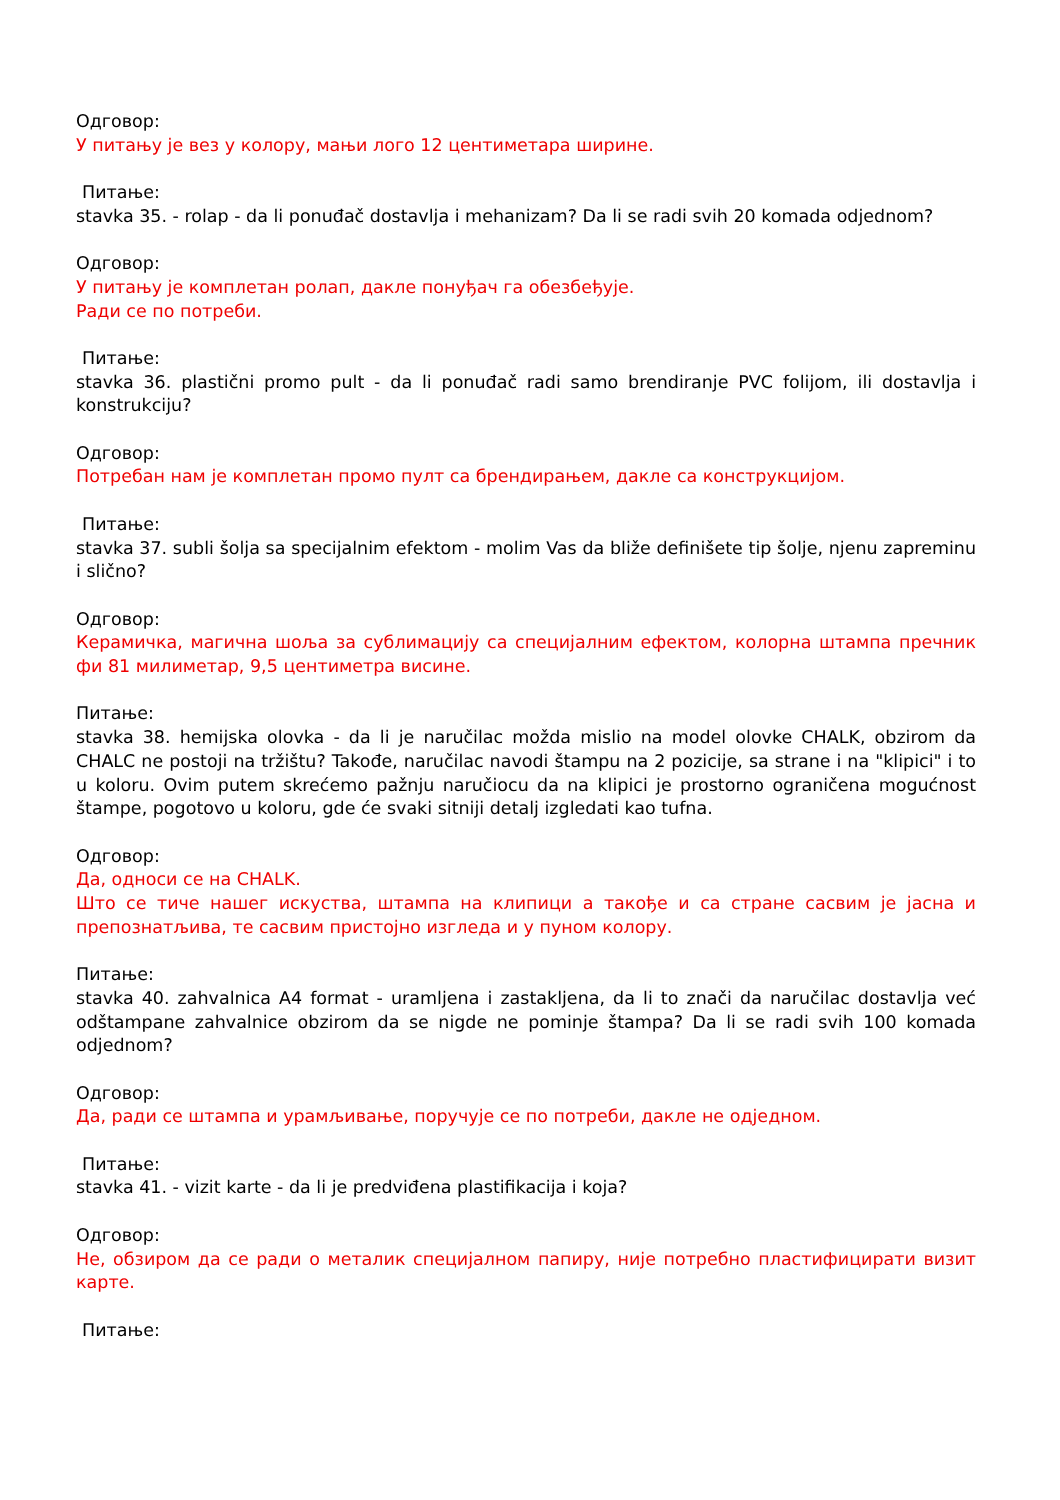Одговор:
У питању је вез у колору, мањи лого 12 центиметара ширине.
Питање:
stavka 35. - rolap - da li ponuđač dostavlja i mehanizam? Da li se radi svih 20 komada odjednom?
Одговор:
У питању је комплетан ролап, дакле понуђач га обезбеђује.
Ради се по потреби.
Питање:
stavka 36. plastični promo pult - da li ponuđač radi samo brendiranje PVC folijom, ili dostavlja i konstrukciju?
Одговор:
Потребан нам је комплетан промо пулт са брендирањем, дакле са конструкцијом.
Питање:
stavka 37. subli šolja sa specijalnim efektom - molim Vas da bliže definišete tip šolje, njenu zapreminu i slično?
Одговор:
Керамичка, магична шоља за сублимацију са специјалним ефектом, колорна штампа пречник фи 81 милиметар, 9,5 центиметра висине.
Питање:
stavka 38. hemijska olovka - da li je naručilac možda mislio na model olovke CHALK, obzirom da CHALC ne postoji na tržištu? Takođe, naručilac navodi štampu na 2 pozicije, sa strane i na "klipici" i to u koloru. Ovim putem skrećemo pažnju naručiocu da na klipici je prostorno ograničena mogućnost štampe, pogotovo u koloru, gde će svaki sitniji detalj izgledati kao tufna.
Одговор:
Да, односи се на CHALK.
Што се тиче нашег искуства, штампа на клипици а такође и са стране сасвим је јасна и препознатљива, те сасвим пристојно изгледа и у пуном колору.
Питање:
stavka 40. zahvalnica A4 format - uramljena i zastakljena, da li to znači da naručilac dostavlja već odštampane zahvalnice obzirom da se nigde ne pominje štampa? Da li se radi svih 100 komada odjednom?
Одговор:
Да, ради се штампа и урамљивање, поручује се по потреби, дакле не одједном.
Питање:
stavka 41. - vizit karte - da li je predviđena plastifikacija i koja?
Одговор:
Не, обзиром да се ради о металик специјалном папиру, није потребно пластифицирати визит карте.
Питање: